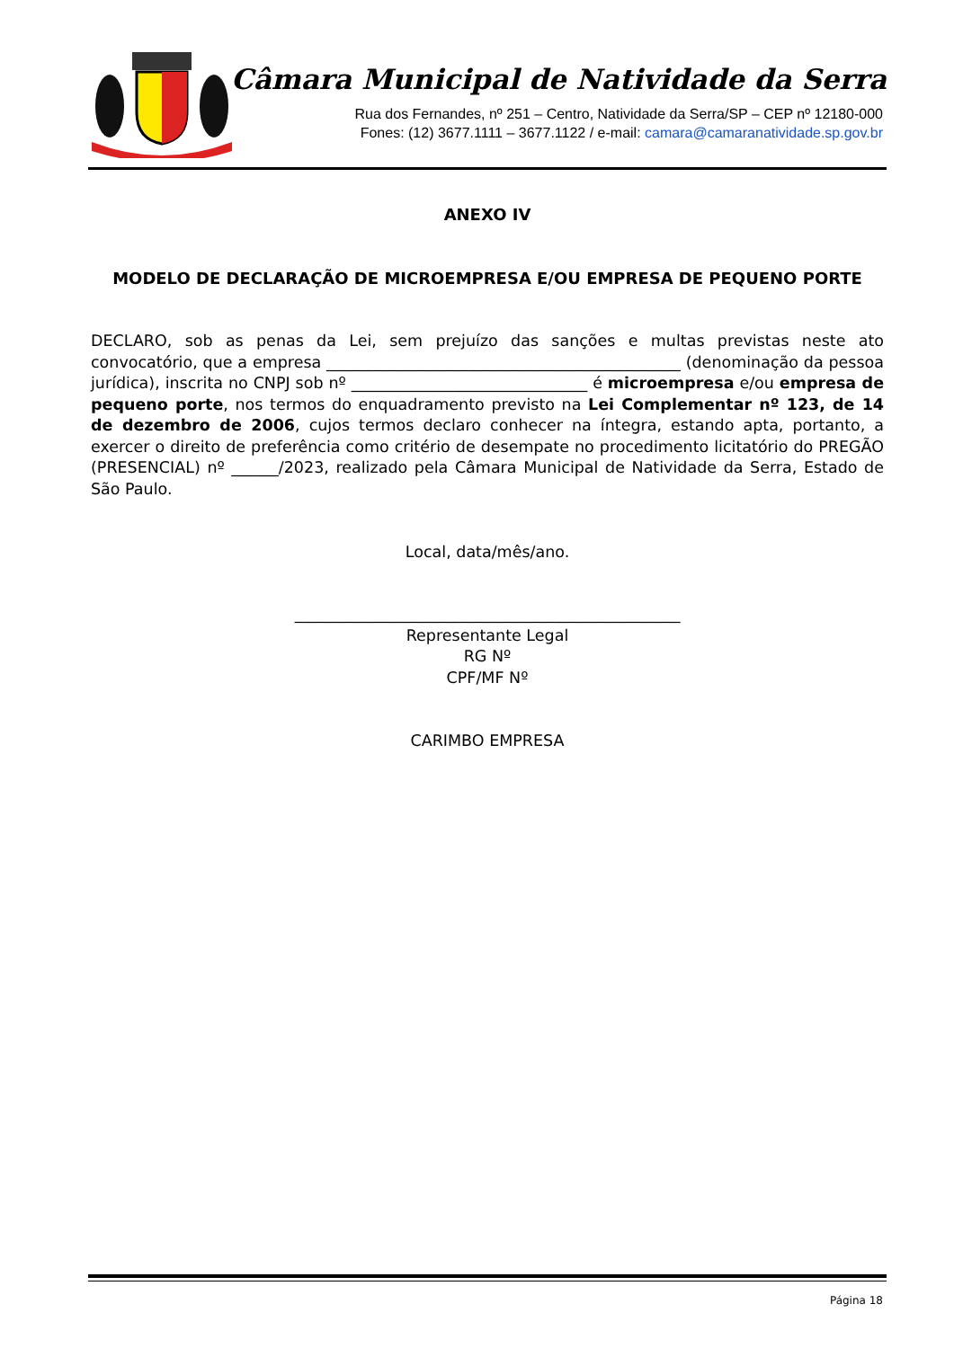Câmara Municipal de Natividade da Serra
Rua dos Fernandes, nº 251 – Centro, Natividade da Serra/SP – CEP nº 12180-000
Fones: (12) 3677.1111 – 3677.1122 / e-mail: camara@camaranatividade.sp.gov.br
ANEXO IV
MODELO DE DECLARAÇÃO DE MICROEMPRESA E/OU EMPRESA DE PEQUENO PORTE
DECLARO, sob as penas da Lei, sem prejuízo das sanções e multas previstas neste ato convocatório, que a empresa _____________________________________________ (denominação da pessoa jurídica), inscrita no CNPJ sob nº ______________________________ é microempresa e/ou empresa de pequeno porte, nos termos do enquadramento previsto na Lei Complementar nº 123, de 14 de dezembro de 2006, cujos termos declaro conhecer na íntegra, estando apta, portanto, a exercer o direito de preferência como critério de desempate no procedimento licitatório do PREGÃO (PRESENCIAL) nº ______/2023, realizado pela Câmara Municipal de Natividade da Serra, Estado de São Paulo.
Local, data/mês/ano.
_________________________________________________
Representante Legal
RG Nº
CPF/MF Nº
CARIMBO EMPRESA
Página 18